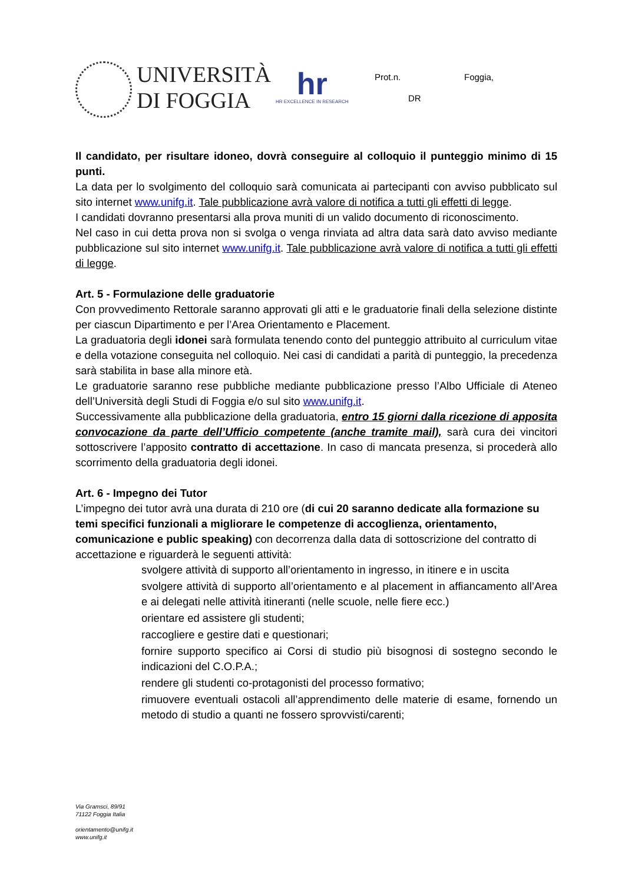UNIVERSITÀ
DI FOGGIA
hr
HR EXCELLENCE IN RESEARCH
Prot.n. Foggia,
DR
Il candidato, per risultare idoneo, dovrà conseguire al colloquio il punteggio minimo di 15 punti.
La data per lo svolgimento del colloquio sarà comunicata ai partecipanti con avviso pubblicato sul sito internet www.unifg.it. Tale pubblicazione avrà valore di notifica a tutti gli effetti di legge.
I candidati dovranno presentarsi alla prova muniti di un valido documento di riconoscimento.
Nel caso in cui detta prova non si svolga o venga rinviata ad altra data sarà dato avviso mediante pubblicazione sul sito internet www.unifg.it. Tale pubblicazione avrà valore di notifica a tutti gli effetti di legge.
Art. 5 - Formulazione delle graduatorie
Con provvedimento Rettorale saranno approvati gli atti e le graduatorie finali della selezione distinte per ciascun Dipartimento e per l’Area Orientamento e Placement.
La graduatoria degli idonei sarà formulata tenendo conto del punteggio attribuito al curriculum vitae e della votazione conseguita nel colloquio. Nei casi di candidati a parità di punteggio, la precedenza sarà stabilita in base alla minore età.
Le graduatorie saranno rese pubbliche mediante pubblicazione presso l’Albo Ufficiale di Ateneo dell’Università degli Studi di Foggia e/o sul sito www.unifg.it.
Successivamente alla pubblicazione della graduatoria, entro 15 giorni dalla ricezione di apposita convocazione da parte dell’Ufficio competente (anche tramite mail), sarà cura dei vincitori sottoscrivere l’apposito contratto di accettazione. In caso di mancata presenza, si procederà allo scorrimento della graduatoria degli idonei.
Art. 6 - Impegno dei Tutor
L’impegno dei tutor avrà una durata di 210 ore (di cui 20 saranno dedicate alla formazione su temi specifici funzionali a migliorare le competenze di accoglienza, orientamento, comunicazione e public speaking) con decorrenza dalla data di sottoscrizione del contratto di accettazione e riguarderà le seguenti attività:
svolgere attività di supporto all’orientamento in ingresso, in itinere e in uscita
svolgere attività di supporto all’orientamento e al placement in affiancamento all’Area e ai delegati nelle attività itineranti (nelle scuole, nelle fiere ecc.)
orientare ed assistere gli studenti;
raccogliere e gestire dati e questionari;
fornire supporto specifico ai Corsi di studio più bisognosi di sostegno secondo le indicazioni del C.O.P.A.;
rendere gli studenti co-protagonisti del processo formativo;
rimuovere eventuali ostacoli all’apprendimento delle materie di esame, fornendo un metodo di studio a quanti ne fossero sprovvisti/carenti;
Via Gramsci, 89/91
71122 Foggia Italia
orientamento@unifg.it
www.unifg.it